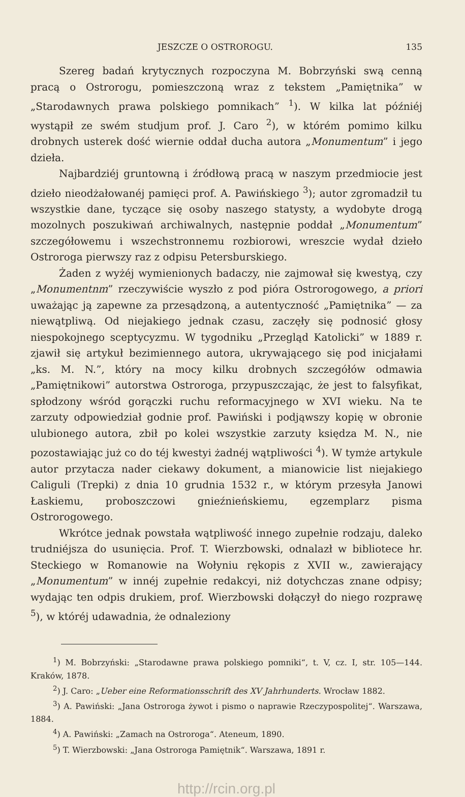JESZCZE O OSTROROGU. 135
Szereg badań krytycznych rozpoczyna M. Bobrzyński swą cenną pracą o Ostrorogu, pomieszczoną wraz z tekstem „Pamiętnika” w „Starodawnych prawa polskiego pomnikach” <sup>1</sup>). W kilka lat późniéj wystąpił ze swém studjum prof. J. Caro <sup>2</sup>), w którém pomimo kilku drobnych usterek dość wiernie oddał ducha autora „Monumentum” i jego dzieła.
Najbardziéj gruntowną i źródłową pracą w naszym przedmiocie jest dzieło nieodżałowanéj pamięci prof. A. Pawińskiego <sup>3</sup>); autor zgromadził tu wszystkie dane, tyczące się osoby naszego statysty, a wydobyte drogą mozolnych poszukiwań archiwalnych, następnie poddał „Monumentum” szczegółowemu i wszechstronnemu rozbiorowi, wreszcie wydał dzieło Ostroroga pierwszy raz z odpisu Petersburskiego.
Żaden z wyżéj wymienionych badaczy, nie zajmował się kwestyą, czy „Monumentnm” rzeczywiście wyszło z pod pióra Ostrorogowego, a priori uważając ją zapewne za przesądzoną, a autentyczność „Pamiętnika” — za niewątpliwą. Od niejakiego jednak czasu, zaczęły się podnosić głosy niespokojnego sceptycyzmu. W tygodniku „Przegląd Katolicki” w 1889 r. zjawił się artykuł bezimiennego autora, ukrywającego się pod inicjałami „ks. M. N.”, który na mocy kilku drobnych szczegółów odmawia „Pamiętnikowi” autorstwa Ostroroga, przypuszczając, że jest to falsyfikat, spłodzony wśród gorączki ruchu reformacyjnego w XVI wieku. Na te zarzuty odpowiedział godnie prof. Pawiński i podjąwszy kopię w obronie ulubionego autora, zbił po kolei wszystkie zarzuty księdza M. N., nie pozostawiając już co do téj kwestyi żadnéj wątpliwości <sup>4</sup>). W tymże artykule autor przytacza nader ciekawy dokument, a mianowicie list niejakiego Caliguli (Trepki) z dnia 10 grudnia 1532 r., w którym przesyła Janowi Łaskiemu, proboszczowi gnieźnieńskiemu, egzemplarz pisma Ostrorogowego.
Wkrótce jednak powstała wątpliwość innego zupełnie rodzaju, daleko trudniéjsza do usunięcia. Prof. T. Wierzbowski, odnalazł w bibliotece hr. Steckiego w Romanowie na Wołyniu rękopis z XVII w., zawierający „Monumentum” w innéj zupełnie redakcyi, niż dotychczas znane odpisy; wydając ten odpis drukiem, prof. Wierzbowski dołączył do niego rozprawę <sup>5</sup>), w któréj udawadnia, że odnaleziony
<sup>1</sup>) M. Bobrzyński: „Starodawne prawa polskiego pomniki“, t. V, cz. I, str. 105—144. Kraków, 1878.
<sup>2</sup>) J. Caro: „Ueber eine Reformationsschrift des XV Jahrhunderts. Wrocław 1882.
<sup>3</sup>) A. Pawiński: „Jana Ostroroga żywot i pismo o naprawie Rzeczypospolitej“. Warszawa, 1884.
<sup>4</sup>) A. Pawiński: „Zamach na Ostroroga“. Ateneum, 1890.
<sup>5</sup>) T. Wierzbowski: „Jana Ostroroga Pamiętnik“. Warszawa, 1891 r.
http://rcin.org.pl